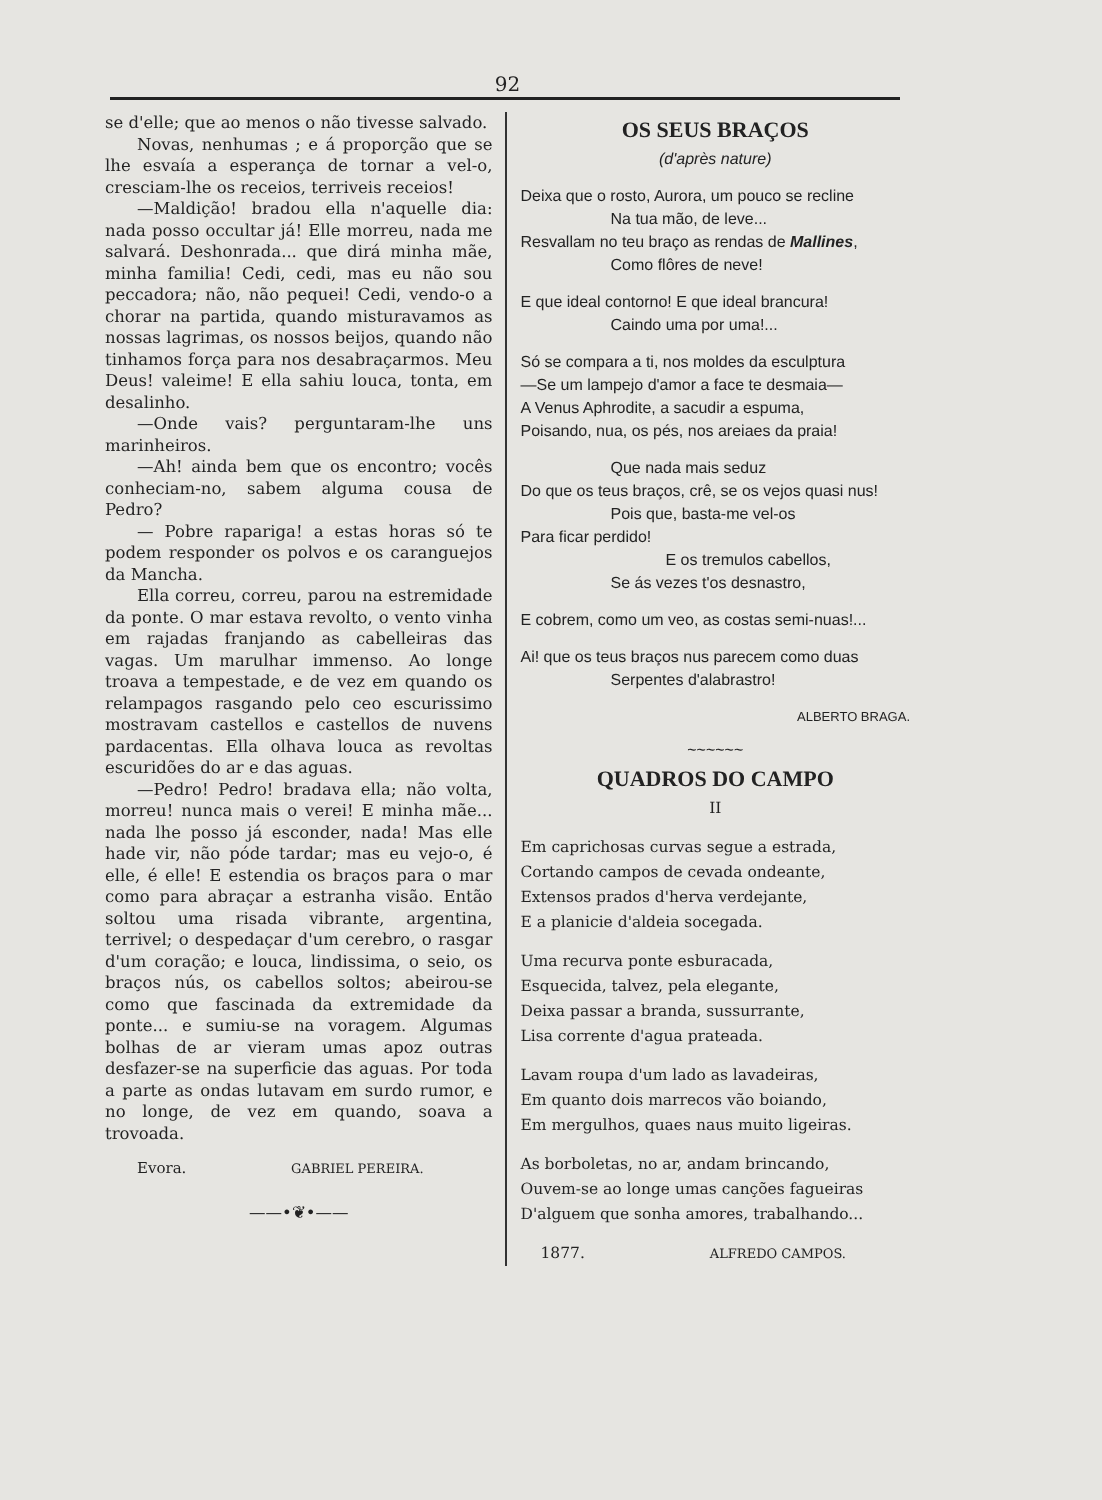92
se d'elle; que ao menos o não tivesse salvado.
Novas, nenhumas ; e á proporção que se lhe esvaía a esperança de tornar a vel-o, cresciam-lhe os receios, terriveis receios!
—Maldição! bradou ella n'aquelle dia: nada posso occultar já! Elle morreu, nada me salvará. Deshonrada... que dirá minha mãe, minha familia! Cedi, cedi, mas eu não sou peccadora; não, não pequei! Cedi, vendo-o a chorar na partida, quando misturavamos as nossas lagrimas, os nossos beijos, quando não tinhamos força para nos desabraçarmos. Meu Deus! valeime! E ella sahiu louca, tonta, em desalinho.
—Onde vais? perguntaram-lhe uns marinheiros.
—Ah! ainda bem que os encontro; vocês conheciam-no, sabem alguma cousa de Pedro?
— Pobre rapariga! a estas horas só te podem responder os polvos e os caranguejos da Mancha.
Ella correu, correu, parou na estremidade da ponte. O mar estava revolto, o vento vinha em rajadas franjando as cabelleiras das vagas. Um marulhar immenso. Ao longe troava a tempestade, e de vez em quando os relampagos rasgando pelo ceo escurissimo mostravam castellos e castellos de nuvens pardacentas. Ella olhava louca as revoltas escuridões do ar e das aguas.
—Pedro! Pedro! bradava ella; não volta, morreu! nunca mais o verei! E minha mãe... nada lhe posso já esconder, nada! Mas elle hade vir, não póde tardar; mas eu vejo-o, é elle, é elle! E estendia os braços para o mar como para abraçar a estranha visão. Então soltou uma risada vibrante, argentina, terrivel; o despedaçar d'um cerebro, o rasgar d'um coração; e louca, lindissima, o seio, os braços nús, os cabellos soltos; abeirou-se como que fascinada da extremidade da ponte... e sumiu-se na voragem. Algumas bolhas de ar vieram umas apoz outras desfazer-se na superficie das aguas. Por toda a parte as ondas lutavam em surdo rumor, e no longe, de vez em quando, soava a trovoada.
Evora. GABRIEL PEREIRA.
——•❦•——
OS SEUS BRAÇOS
(d'après nature)
Deixa que o rosto, Aurora, um pouco se recline
Na tua mão, de leve...
Resvallam no teu braço as rendas de Mallines,
Como flôres de neve!
E que ideal contorno! E que ideal brancura!
Caindo uma por uma!...
Só se compara a ti, nos moldes da esculptura
—Se um lampejo d'amor a face te desmaia—
A Venus Aphrodite, a sacudir a espuma,
Poisando, nua, os pés, nos areiaes da praia!
Que nada mais seduz
Do que os teus braços, crê, se os vejos quasi nus!
Pois que, basta-me vel-os
Para ficar perdido!
E os tremulos cabellos,
Se ás vezes t'os desnastro,
E cobrem, como um veo, as costas semi-nuas!...
Ai! que os teus braços nus parecem como duas
Serpentes d'alabrastro!
ALBERTO BRAGA.
~~~~~~
QUADROS DO CAMPO
II
Em caprichosas curvas segue a estrada,
Cortando campos de cevada ondeante,
Extensos prados d'herva verdejante,
E a planicie d'aldeia socegada.
Uma recurva ponte esburacada,
Esquecida, talvez, pela elegante,
Deixa passar a branda, sussurrante,
Lisa corrente d'agua prateada.
Lavam roupa d'um lado as lavadeiras,
Em quanto dois marrecos vão boiando,
Em mergulhos, quaes naus muito ligeiras.
As borboletas, no ar, andam brincando,
Ouvem-se ao longe umas canções fagueiras
D'alguem que sonha amores, trabalhando...
1877. ALFREDO CAMPOS.